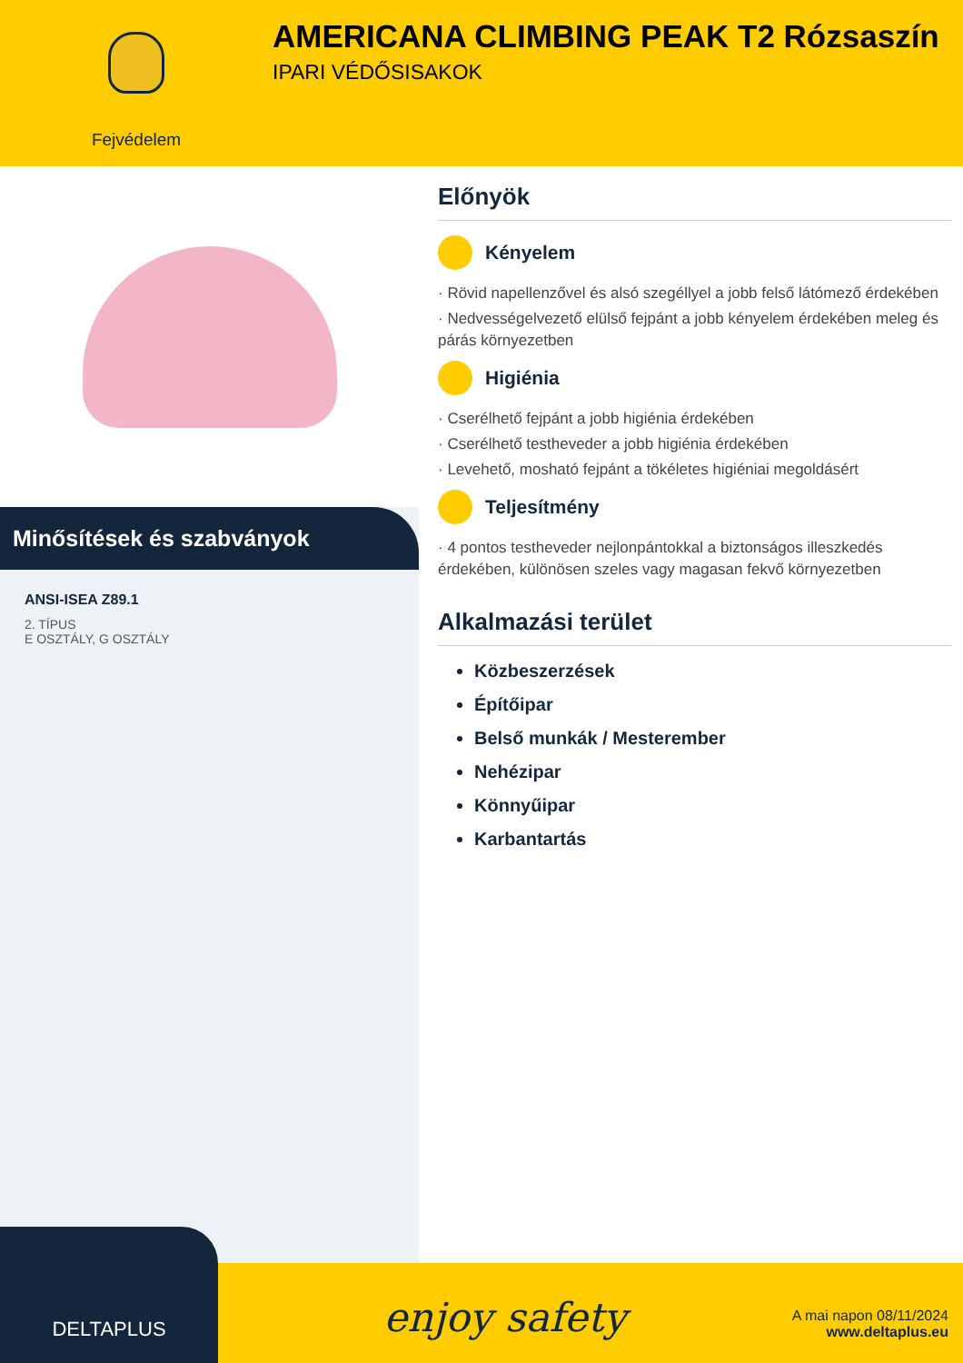Fejvédelem
AMERICANA CLIMBING PEAK T2 Rózsaszín
IPARI VÉDŐSISAKOK
Minősítések és szabványok
ANSI-ISEA Z89.1
2. TÍPUS
E OSZTÁLY, G OSZTÁLY
Előnyök
Kényelem
· Rövid napellenzővel és alsó szegéllyel a jobb felső látómező érdekében
· Nedvességelvezető elülső fejpánt a jobb kényelem érdekében meleg és párás környezetben
Higiénia
· Cserélhető fejpánt a jobb higiénia érdekében
· Cserélhető testheveder a jobb higiénia érdekében
· Levehető, mosható fejpánt a tökéletes higiéniai megoldásért
Teljesítmény
· 4 pontos testheveder nejlonpántokkal a biztonságos illeszkedés érdekében, különösen szeles vagy magasan fekvő környezetben
Alkalmazási terület
Közbeszerzések
Építőipar
Belső munkák / Mesterember
Nehézipar
Könnyűipar
Karbantartás
DELTAPLUS
enjoy safety
A mai napon 08/11/2024
www.deltaplus.eu